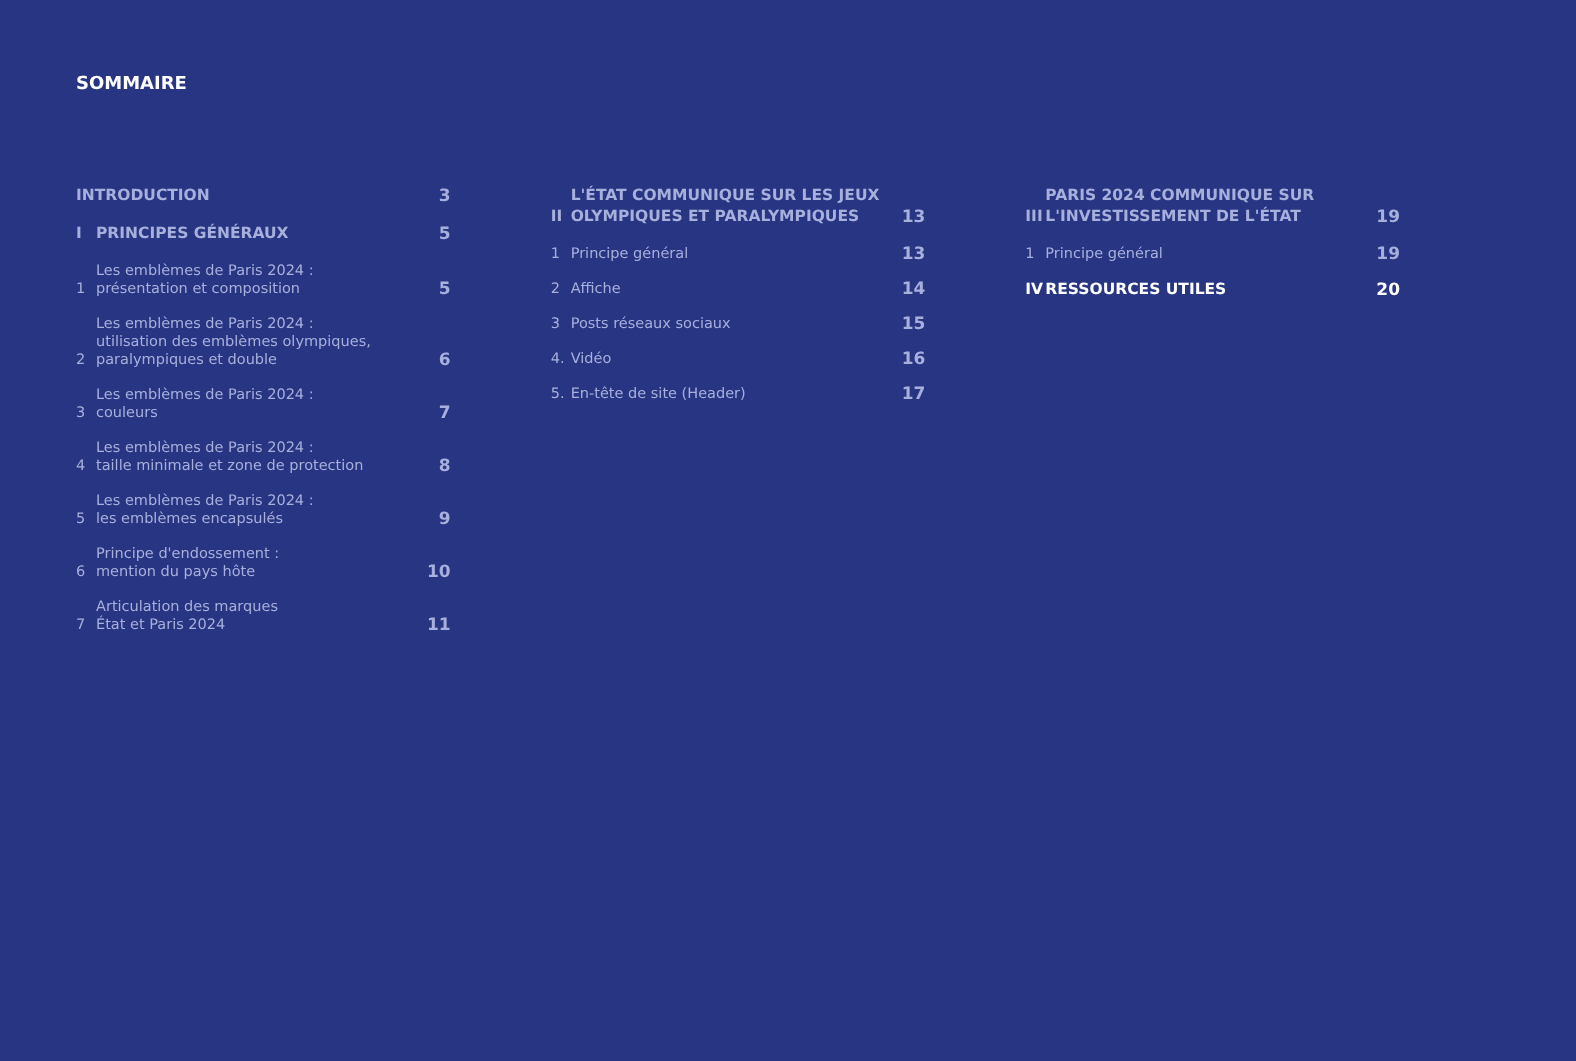SOMMAIRE
INTRODUCTION 3
I PRINCIPES GÉNÉRAUX 5
1 Les emblèmes de Paris 2024 :
présentation et composition 5
2 Les emblèmes de Paris 2024 :
utilisation des emblèmes olympiques,
paralympiques et double 6
3 Les emblèmes de Paris 2024 :
couleurs 7
4 Les emblèmes de Paris 2024 :
taille minimale et zone de protection 8
5 Les emblèmes de Paris 2024 :
les emblèmes encapsulés 9
6 Principe d'endossement :
mention du pays hôte 10
7 Articulation des marques
État et Paris 2024 11
II L'ÉTAT COMMUNIQUE SUR LES JEUX
OLYMPIQUES ET PARALYMPIQUES 13
1 Principe général 13
2 Affiche 14
3 Posts réseaux sociaux 15
4. Vidéo 16
5. En-tête de site (Header) 17
III PARIS 2024 COMMUNIQUE SUR
L'INVESTISSEMENT DE L'ÉTAT 19
1 Principe général 19
IV RESSOURCES UTILES 20